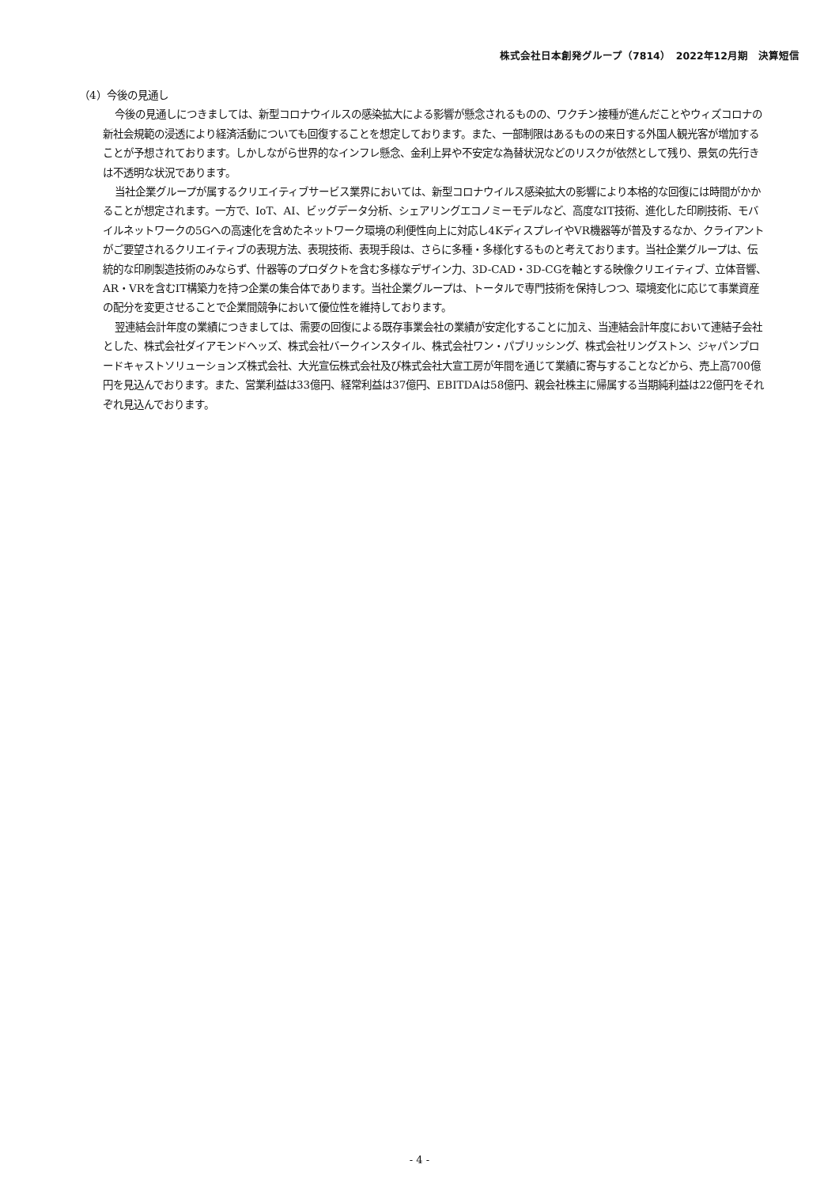株式会社日本創発グループ（7814）　2022年12月期　決算短信
（4）今後の見通し
今後の見通しにつきましては、新型コロナウイルスの感染拡大による影響が懸念されるものの、ワクチン接種が進んだことやウィズコロナの新社会規範の浸透により経済活動についても回復することを想定しております。また、一部制限はあるものの来日する外国人観光客が増加することが予想されております。しかしながら世界的なインフレ懸念、金利上昇や不安定な為替状況などのリスクが依然として残り、景気の先行きは不透明な状況であります。
当社企業グループが属するクリエイティブサービス業界においては、新型コロナウイルス感染拡大の影響により本格的な回復には時間がかかることが想定されます。一方で、IoT、AI、ビッグデータ分析、シェアリングエコノミーモデルなど、高度なIT技術、進化した印刷技術、モバイルネットワークの5Gへの高速化を含めたネットワーク環境の利便性向上に対応し4KディスプレイやVR機器等が普及するなか、クライアントがご要望されるクリエイティブの表現方法、表現技術、表現手段は、さらに多種・多様化するものと考えております。当社企業グループは、伝統的な印刷製造技術のみならず、什器等のプロダクトを含む多様なデザイン力、3D-CAD・3D-CGを軸とする映像クリエイティブ、立体音響、AR・VRを含むIT構築力を持つ企業の集合体であります。当社企業グループは、トータルで専門技術を保持しつつ、環境変化に応じて事業資産の配分を変更させることで企業間競争において優位性を維持しております。
翌連結会計年度の業績につきましては、需要の回復による既存事業会社の業績が安定化することに加え、当連結会計年度において連結子会社とした、株式会社ダイアモンドヘッズ、株式会社バークインスタイル、株式会社ワン・パブリッシング、株式会社リングストン、ジャパンブロードキャストソリューションズ株式会社、大光宣伝株式会社及び株式会社大宣工房が年間を通じて業績に寄与することなどから、売上高700億円を見込んでおります。また、営業利益は33億円、経常利益は37億円、EBITDAは58億円、親会社株主に帰属する当期純利益は22億円をそれぞれ見込んでおります。
- 4 -